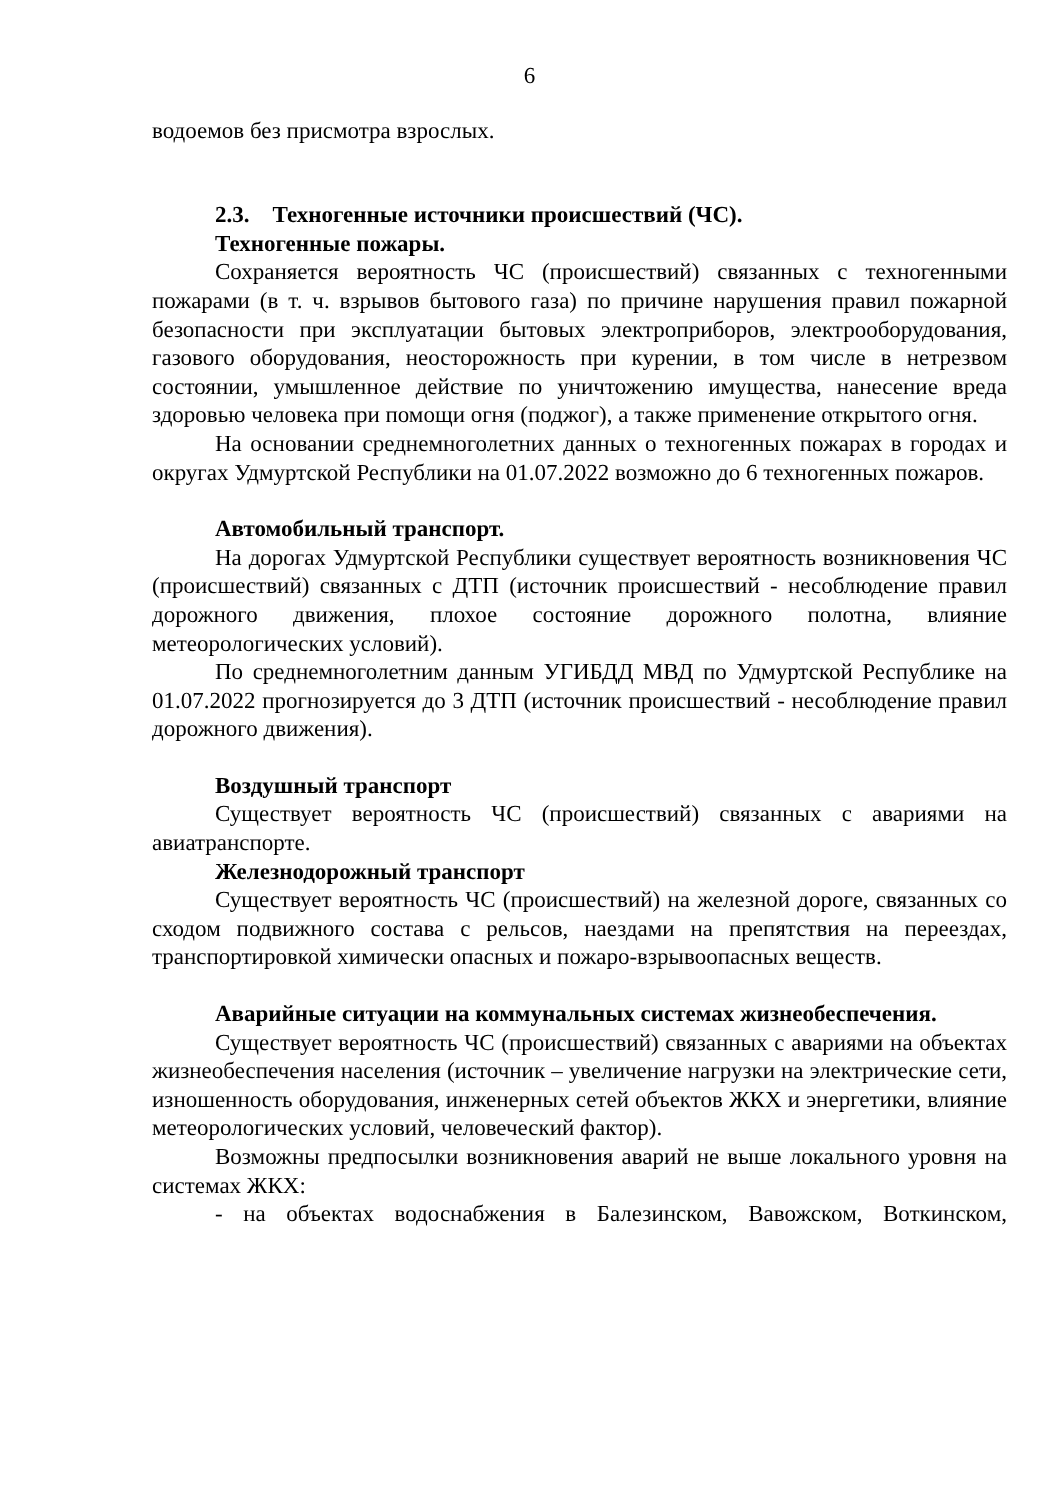6
водоемов без присмотра взрослых.
2.3. Техногенные источники происшествий (ЧС).
Техногенные пожары.
Сохраняется вероятность ЧС (происшествий) связанных с техногенными пожарами (в т. ч. взрывов бытового газа) по причине нарушения правил пожарной безопасности при эксплуатации бытовых электроприборов, электрооборудования, газового оборудования, неосторожность при курении, в том числе в нетрезвом состоянии, умышленное действие по уничтожению имущества, нанесение вреда здоровью человека при помощи огня (поджог), а также применение открытого огня.
На основании среднемноголетних данных о техногенных пожарах в городах и округах Удмуртской Республики на 01.07.2022 возможно до 6 техногенных пожаров.
Автомобильный транспорт.
На дорогах Удмуртской Республики существует вероятность возникновения ЧС (происшествий) связанных с ДТП (источник происшествий - несоблюдение правил дорожного движения, плохое состояние дорожного полотна, влияние метеорологических условий).
По среднемноголетним данным УГИБДД МВД по Удмуртской Республике на 01.07.2022 прогнозируется до 3 ДТП (источник происшествий - несоблюдение правил дорожного движения).
Воздушный транспорт
Существует вероятность ЧС (происшествий) связанных с авариями на авиатранспорте.
Железнодорожный транспорт
Существует вероятность ЧС (происшествий) на железной дороге, связанных со сходом подвижного состава с рельсов, наездами на препятствия на переездах, транспортировкой химически опасных и пожаро-взрывоопасных веществ.
Аварийные ситуации на коммунальных системах жизнеобеспечения.
Существует вероятность ЧС (происшествий) связанных с авариями на объектах жизнеобеспечения населения (источник – увеличение нагрузки на электрические сети, изношенность оборудования, инженерных сетей объектов ЖКХ и энергетики, влияние метеорологических условий, человеческий фактор).
Возможны предпосылки возникновения аварий не выше локального уровня на системах ЖКХ:
- на объектах водоснабжения в Балезинском, Вавожском, Воткинском,